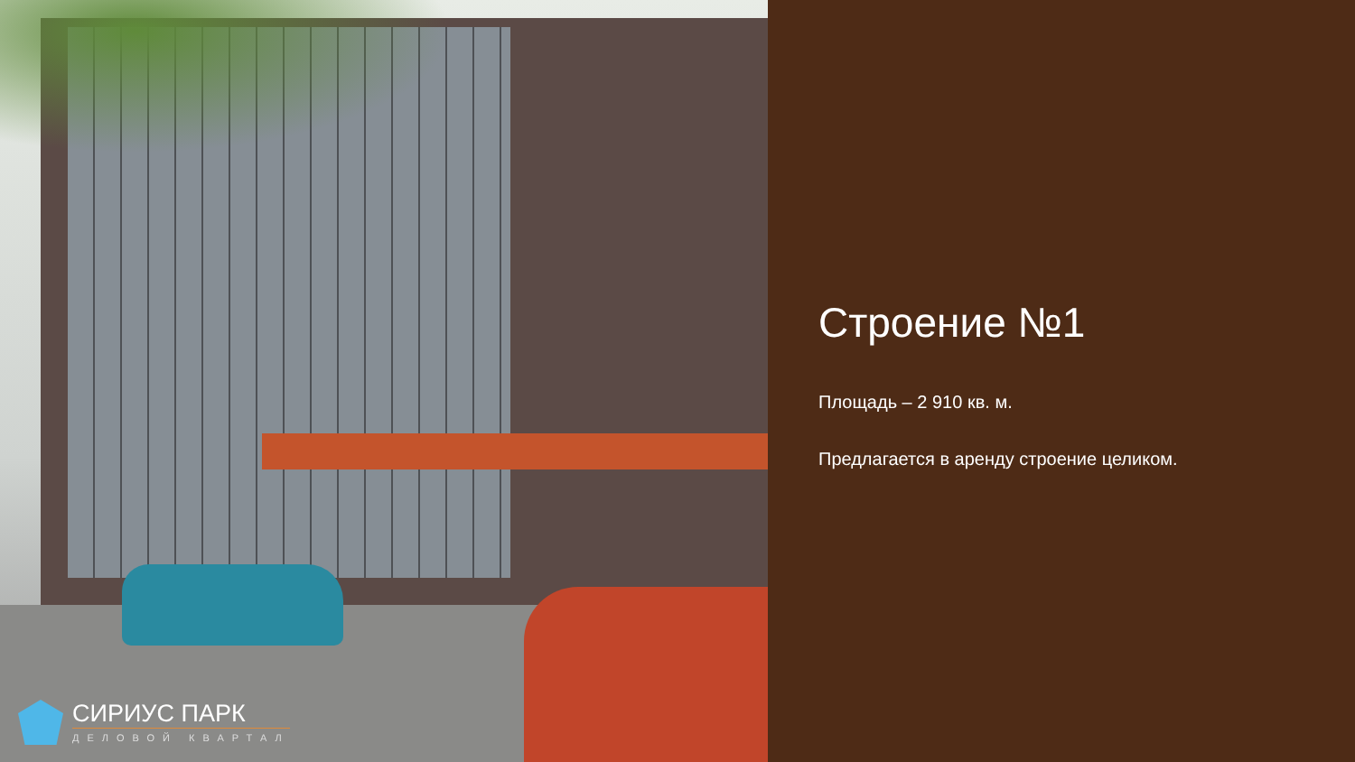СИРИУС ПАРК
ДЕЛОВОЙ КВАРТАЛ
Строение №1
Площадь – 2 910 кв. м.
Предлагается в аренду строение целиком.